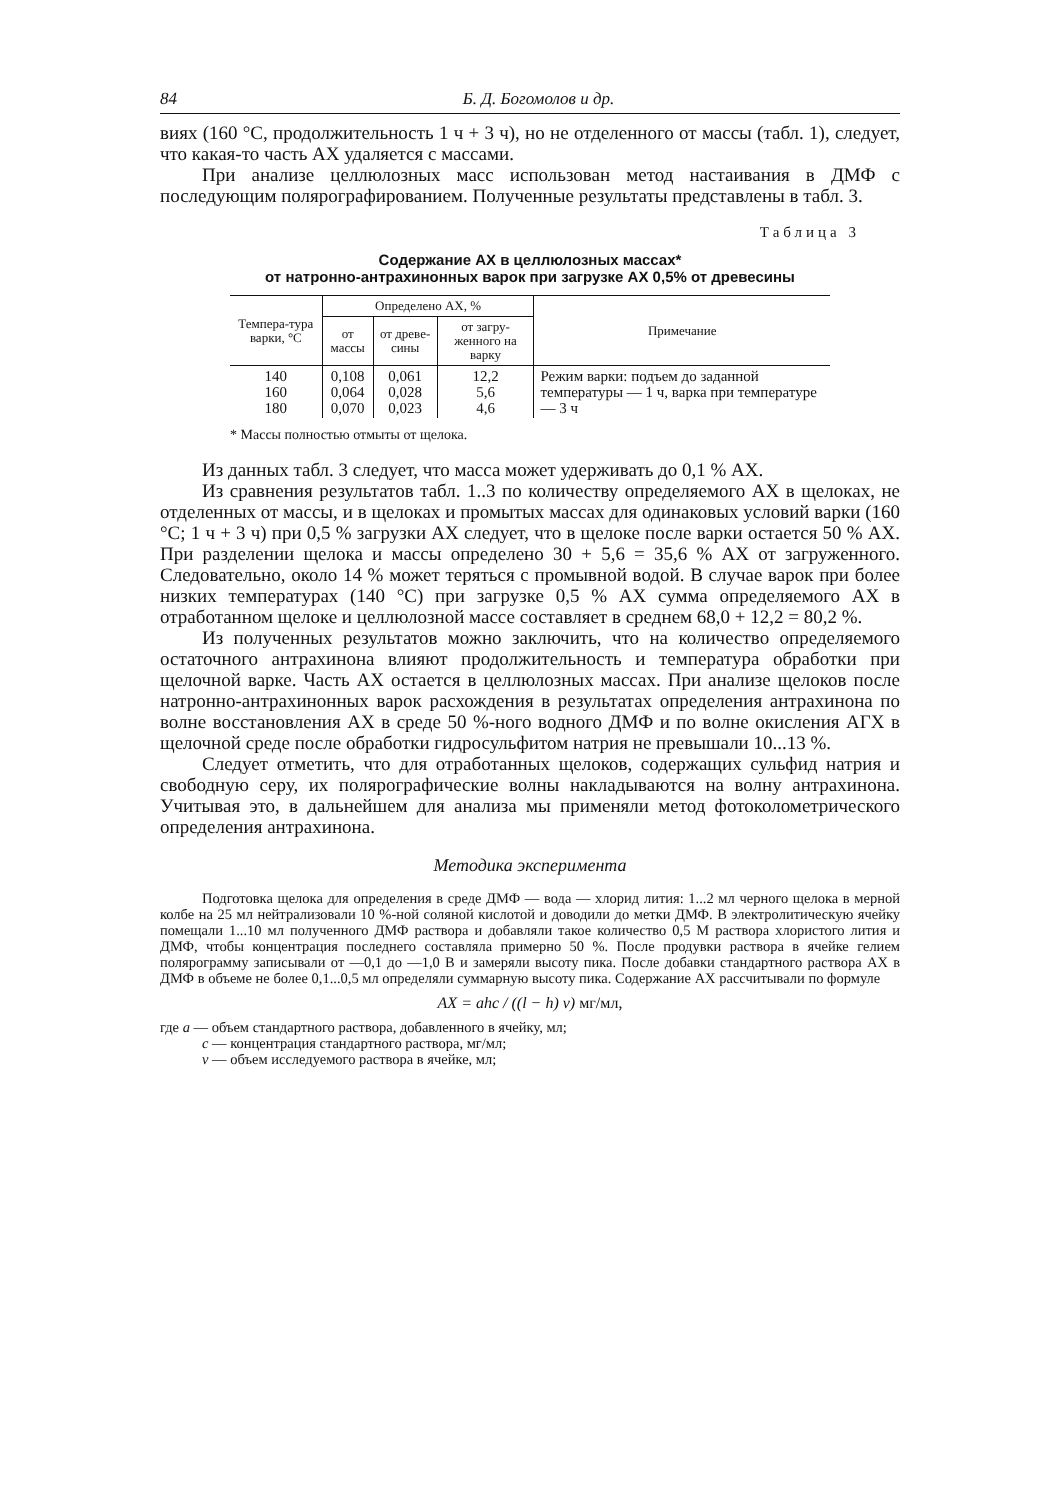84 Б. Д. Богомолов и др.
виях (160 °С, продолжительность 1 ч + 3 ч), но не отделенного от массы (табл. 1), следует, что какая-то часть АХ удаляется с массами.
При анализе целлюлозных масс использован метод настаивания в ДМФ с последующим полярографированием. Полученные результаты представлены в табл. 3.
Таблица 3
Содержание АХ в целлюлозных массах*
от натронно-антрахинонных варок при загрузке АХ 0,5% от древесины
| Темпера-тура варки, °С | Определено АХ, % | | | Примечание |
| --- | --- | --- | --- | --- |
| | от массы | от древе-сины | от загру-женного на варку | |
| 140 160 180 | 0,108 0,064 0,070 | 0,061 0,028 0,023 | 12,2 5,6 4,6 | Режим варки: подъем до заданной температуры — 1 ч, варка при температуре — 3 ч |
* Массы полностью отмыты от щелока.
Из данных табл. 3 следует, что масса может удерживать до 0,1 % АХ.
Из сравнения результатов табл. 1..3 по количеству определяемого АХ в щелоках, не отделенных от массы, и в щелоках и промытых массах для одинаковых условий варки (160 °С; 1 ч + 3 ч) при 0,5 % загрузки АХ следует, что в щелоке после варки остается 50 % АХ. При разделении щелока и массы определено 30 + 5,6 = 35,6 % АХ от загруженного. Следовательно, около 14 % может теряться с промывной водой. В случае варок при более низких температурах (140 °С) при загрузке 0,5 % АХ сумма определяемого АХ в отработанном щелоке и целлюлозной массе составляет в среднем 68,0 + 12,2 = 80,2 %.
Из полученных результатов можно заключить, что на количество определяемого остаточного антрахинона влияют продолжительность и температура обработки при щелочной варке. Часть АХ остается в целлюлозных массах. При анализе щелоков после натронно-антрахинонных варок расхождения в результатах определения антрахинона по волне восстановления АХ в среде 50 %-ного водного ДМФ и по волне окисления АГХ в щелочной среде после обработки гидросульфитом натрия не превышали 10...13 %.
Следует отметить, что для отработанных щелоков, содержащих сульфид натрия и свободную серу, их полярографические волны накладываются на волну антрахинона. Учитывая это, в дальнейшем для анализа мы применяли метод фотоколометрического определения антрахинона.
Методика эксперимента
Подготовка щелока для определения в среде ДМФ — вода — хлорид лития: 1...2 мл черного щелока в мерной колбе на 25 мл нейтрализовали 10 %-ной соляной кислотой и доводили до метки ДМФ. В электролитическую ячейку помещали 1...10 мл полученного ДМФ раствора и добавляли такое количество 0,5 М раствора хлористого лития и ДМФ, чтобы концентрация последнего составляла примерно 50 %. После продувки раствора в ячейке гелием полярограмму записывали от —0,1 до —1,0 В и замеряли высоту пика. После добавки стандартного раствора АХ в ДМФ в объеме не более 0,1...0,5 мл определяли суммарную высоту пика. Содержание АХ рассчитывали по формуле
AX = ahc / ((l − h) v) мг/мл,
где a — объем стандартного раствора, добавленного в ячейку, мл;
c — концентрация стандартного раствора, мг/мл;
v — объем исследуемого раствора в ячейке, мл;